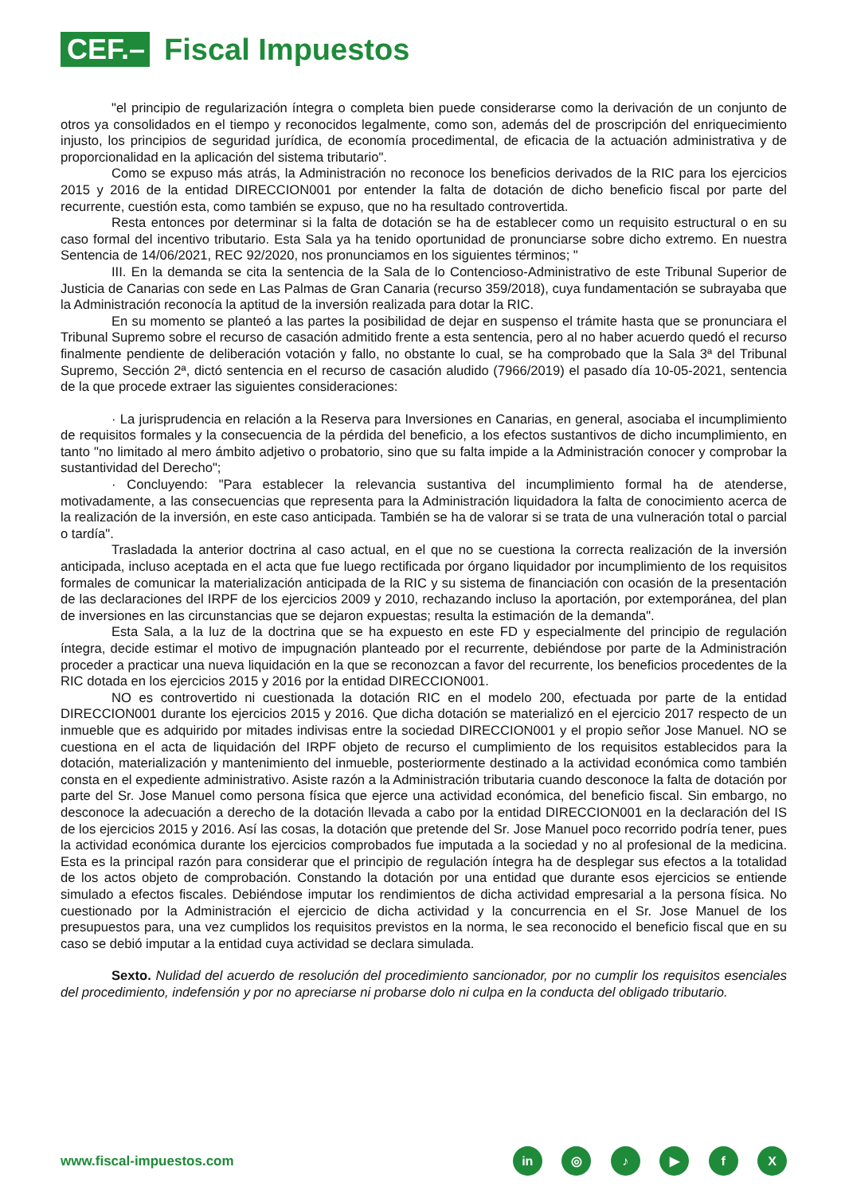CEF.–
Fiscal Impuestos
"el principio de regularización íntegra o completa bien puede considerarse como la derivación de un conjunto de otros ya consolidados en el tiempo y reconocidos legalmente, como son, además del de proscripción del enriquecimiento injusto, los principios de seguridad jurídica, de economía procedimental, de eficacia de la actuación administrativa y de proporcionalidad en la aplicación del sistema tributario".
Como se expuso más atrás, la Administración no reconoce los beneficios derivados de la RIC para los ejercicios 2015 y 2016 de la entidad DIRECCION001 por entender la falta de dotación de dicho beneficio fiscal por parte del recurrente, cuestión esta, como también se expuso, que no ha resultado controvertida.
Resta entonces por determinar si la falta de dotación se ha de establecer como un requisito estructural o en su caso formal del incentivo tributario. Esta Sala ya ha tenido oportunidad de pronunciarse sobre dicho extremo. En nuestra Sentencia de 14/06/2021, REC 92/2020, nos pronunciamos en los siguientes términos; "
III. En la demanda se cita la sentencia de la Sala de lo Contencioso-Administrativo de este Tribunal Superior de Justicia de Canarias con sede en Las Palmas de Gran Canaria (recurso 359/2018), cuya fundamentación se subrayaba que la Administración reconocía la aptitud de la inversión realizada para dotar la RIC.
En su momento se planteó a las partes la posibilidad de dejar en suspenso el trámite hasta que se pronunciara el Tribunal Supremo sobre el recurso de casación admitido frente a esta sentencia, pero al no haber acuerdo quedó el recurso finalmente pendiente de deliberación votación y fallo, no obstante lo cual, se ha comprobado que la Sala 3ª del Tribunal Supremo, Sección 2ª, dictó sentencia en el recurso de casación aludido (7966/2019) el pasado día 10-05-2021, sentencia de la que procede extraer las siguientes consideraciones:
· La jurisprudencia en relación a la Reserva para Inversiones en Canarias, en general, asociaba el incumplimiento de requisitos formales y la consecuencia de la pérdida del beneficio, a los efectos sustantivos de dicho incumplimiento, en tanto "no limitado al mero ámbito adjetivo o probatorio, sino que su falta impide a la Administración conocer y comprobar la sustantividad del Derecho";
· Concluyendo: "Para establecer la relevancia sustantiva del incumplimiento formal ha de atenderse, motivadamente, a las consecuencias que representa para la Administración liquidadora la falta de conocimiento acerca de la realización de la inversión, en este caso anticipada. También se ha de valorar si se trata de una vulneración total o parcial o tardía".
Trasladada la anterior doctrina al caso actual, en el que no se cuestiona la correcta realización de la inversión anticipada, incluso aceptada en el acta que fue luego rectificada por órgano liquidador por incumplimiento de los requisitos formales de comunicar la materialización anticipada de la RIC y su sistema de financiación con ocasión de la presentación de las declaraciones del IRPF de los ejercicios 2009 y 2010, rechazando incluso la aportación, por extemporánea, del plan de inversiones en las circunstancias que se dejaron expuestas; resulta la estimación de la demanda".
Esta Sala, a la luz de la doctrina que se ha expuesto en este FD y especialmente del principio de regulación íntegra, decide estimar el motivo de impugnación planteado por el recurrente, debiéndose por parte de la Administración proceder a practicar una nueva liquidación en la que se reconozcan a favor del recurrente, los beneficios procedentes de la RIC dotada en los ejercicios 2015 y 2016 por la entidad DIRECCION001.
NO es controvertido ni cuestionada la dotación RIC en el modelo 200, efectuada por parte de la entidad DIRECCION001 durante los ejercicios 2015 y 2016. Que dicha dotación se materializó en el ejercicio 2017 respecto de un inmueble que es adquirido por mitades indivisas entre la sociedad DIRECCION001 y el propio señor Jose Manuel. NO se cuestiona en el acta de liquidación del IRPF objeto de recurso el cumplimiento de los requisitos establecidos para la dotación, materialización y mantenimiento del inmueble, posteriormente destinado a la actividad económica como también consta en el expediente administrativo. Asiste razón a la Administración tributaria cuando desconoce la falta de dotación por parte del Sr. Jose Manuel como persona física que ejerce una actividad económica, del beneficio fiscal. Sin embargo, no desconoce la adecuación a derecho de la dotación llevada a cabo por la entidad DIRECCION001 en la declaración del IS de los ejercicios 2015 y 2016. Así las cosas, la dotación que pretende del Sr. Jose Manuel poco recorrido podría tener, pues la actividad económica durante los ejercicios comprobados fue imputada a la sociedad y no al profesional de la medicina. Esta es la principal razón para considerar que el principio de regulación íntegra ha de desplegar sus efectos a la totalidad de los actos objeto de comprobación. Constando la dotación por una entidad que durante esos ejercicios se entiende simulado a efectos fiscales. Debiéndose imputar los rendimientos de dicha actividad empresarial a la persona física. No cuestionado por la Administración el ejercicio de dicha actividad y la concurrencia en el Sr. Jose Manuel de los presupuestos para, una vez cumplidos los requisitos previstos en la norma, le sea reconocido el beneficio fiscal que en su caso se debió imputar a la entidad cuya actividad se declara simulada.
Sexto. Nulidad del acuerdo de resolución del procedimiento sancionador, por no cumplir los requisitos esenciales del procedimiento, indefensión y por no apreciarse ni probarse dolo ni culpa en la conducta del obligado tributario.
www.fiscal-impuestos.com
in ◎ ♪ ▶ f X